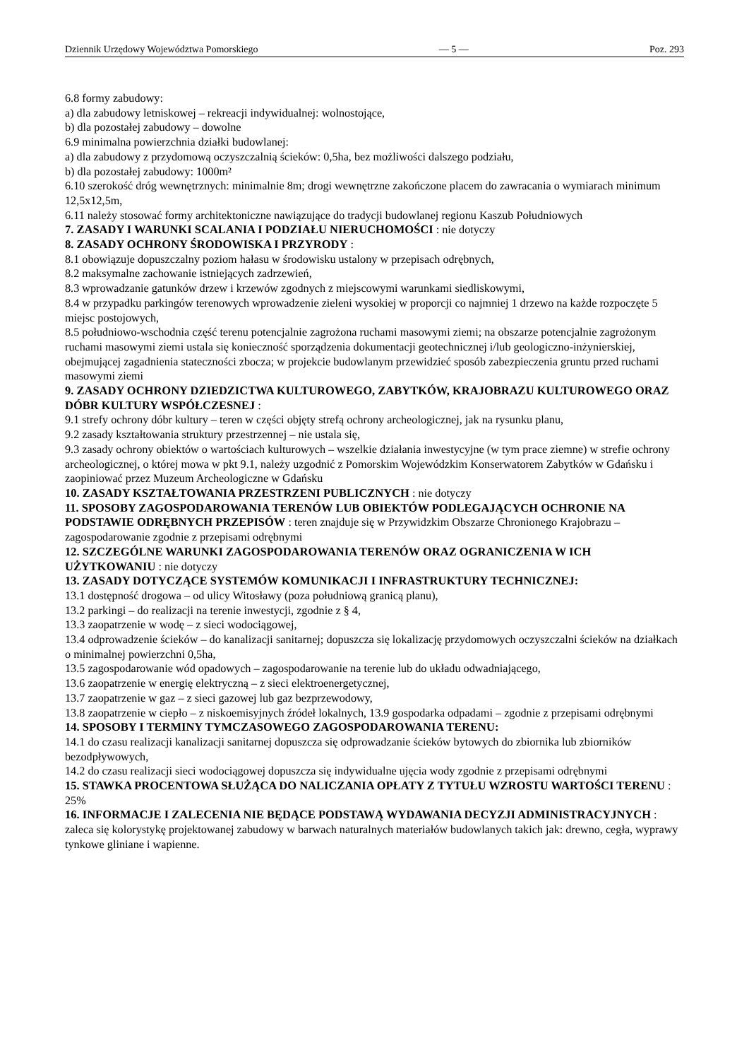Dziennik Urzędowy Województwa Pomorskiego — 5 — Poz. 293
6.8 formy zabudowy:
a) dla zabudowy letniskowej – rekreacji indywidualnej: wolnostojące,
b) dla pozostałej zabudowy – dowolne
6.9 minimalna powierzchnia działki budowlanej:
a) dla zabudowy z przydomową oczyszczalnią ścieków: 0,5ha, bez możliwości dalszego podziału,
b) dla pozostałej zabudowy: 1000m²
6.10 szerokość dróg wewnętrznych: minimalnie 8m; drogi wewnętrzne zakończone placem do zawracania o wymiarach minimum 12,5x12,5m,
6.11 należy stosować formy architektoniczne nawiązujące do tradycji budowlanej regionu Kaszub Południowych
7. ZASADY I WARUNKI SCALANIA I PODZIAŁU NIERUCHOMOŚCI : nie dotyczy
8. ZASADY OCHRONY ŚRODOWISKA I PRZYRODY :
8.1 obowiązuje dopuszczalny poziom hałasu w środowisku ustalony w przepisach odrębnych,
8.2 maksymalne zachowanie istniejących zadrzewień,
8.3 wprowadzanie gatunków drzew i krzewów zgodnych z miejscowymi warunkami siedliskowymi,
8.4 w przypadku parkingów terenowych wprowadzenie zieleni wysokiej w proporcji co najmniej 1 drzewo na każde rozpoczęte 5 miejsc postojowych,
8.5 południowo-wschodnia część terenu potencjalnie zagrożona ruchami masowymi ziemi; na obszarze potencjalnie zagrożonym ruchami masowymi ziemi ustala się konieczność sporządzenia dokumentacji geotechnicznej i/lub geologiczno-inżynierskiej, obejmującej zagadnienia stateczności zbocza; w projekcie budowlanym przewidzieć sposób zabezpieczenia gruntu przed ruchami masowymi ziemi
9. ZASADY OCHRONY DZIEDZICTWA KULTUROWEGO, ZABYTKÓW, KRAJOBRAZU KULTUROWEGO ORAZ DÓBR KULTURY WSPÓŁCZESNEJ :
9.1 strefy ochrony dóbr kultury – teren w części objęty strefą ochrony archeologicznej, jak na rysunku planu,
9.2 zasady kształtowania struktury przestrzennej – nie ustala się,
9.3 zasady ochrony obiektów o wartościach kulturowych – wszelkie działania inwestycyjne (w tym prace ziemne) w strefie ochrony archeologicznej, o której mowa w pkt 9.1, należy uzgodnić z Pomorskim Wojewódzkim Konserwatorem Zabytków w Gdańsku i zaopiniować przez Muzeum Archeologiczne w Gdańsku
10. ZASADY KSZTAŁTOWANIA PRZESTRZENI PUBLICZNYCH : nie dotyczy
11. SPOSOBY ZAGOSPODAROWANIA TERENÓW LUB OBIEKTÓW PODLEGAJĄCYCH OCHRONIE NA PODSTAWIE ODRĘBNYCH PRZEPISÓW : teren znajduje się w Przywidzkim Obszarze Chronionego Krajobrazu – zagospodarowanie zgodnie z przepisami odrębnymi
12. SZCZEGÓLNE WARUNKI ZAGOSPODAROWANIA TERENÓW ORAZ OGRANICZENIA W ICH UŻYTKOWANIU : nie dotyczy
13. ZASADY DOTYCZĄCE SYSTEMÓW KOMUNIKACJI I INFRASTRUKTURY TECHNICZNEJ:
13.1 dostępność drogowa – od ulicy Witosławy (poza południową granicą planu),
13.2 parkingi – do realizacji na terenie inwestycji, zgodnie z § 4,
13.3 zaopatrzenie w wodę – z sieci wodociągowej,
13.4 odprowadzenie ścieków – do kanalizacji sanitarnej; dopuszcza się lokalizację przydomowych oczyszczalni ścieków na działkach o minimalnej powierzchni 0,5ha,
13.5 zagospodarowanie wód opadowych – zagospodarowanie na terenie lub do układu odwadniającego,
13.6 zaopatrzenie w energię elektryczną – z sieci elektroenergetycznej,
13.7 zaopatrzenie w gaz – z sieci gazowej lub gaz bezprzewodowy,
13.8 zaopatrzenie w ciepło – z niskoemisyjnych źródeł lokalnych, 13.9 gospodarka odpadami – zgodnie z przepisami odrębnymi
14. SPOSOBY I TERMINY TYMCZASOWEGO ZAGOSPODAROWANIA TERENU:
14.1 do czasu realizacji kanalizacji sanitarnej dopuszcza się odprowadzanie ścieków bytowych do zbiornika lub zbiorników bezodpływowych,
14.2 do czasu realizacji sieci wodociągowej dopuszcza się indywidualne ujęcia wody zgodnie z przepisami odrębnymi
15. STAWKA PROCENTOWA SŁUŻĄCA DO NALICZANIA OPŁATY Z TYTUŁU WZROSTU WARTOŚCI TERENU : 25%
16. INFORMACJE I ZALECENIA NIE BĘDĄCE PODSTAWĄ WYDAWANIA DECYZJI ADMINISTRACYJNYCH : zaleca się kolorystykę projektowanej zabudowy w barwach naturalnych materiałów budowlanych takich jak: drewno, cegła, wyprawy tynkowe gliniane i wapienne.